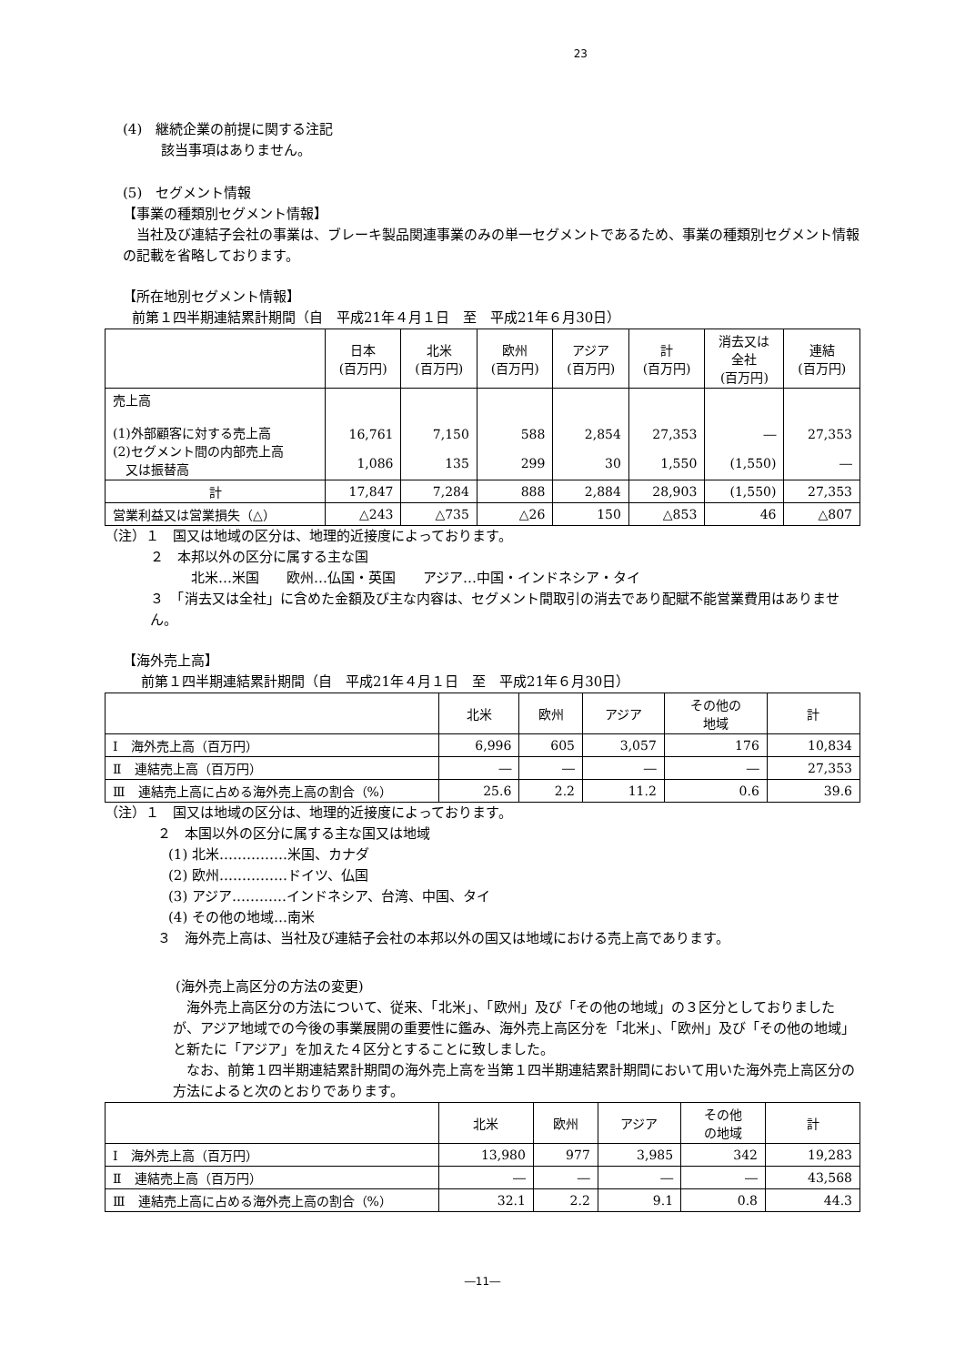23
(4)　継続企業の前提に関する注記
該当事項はありません。
(5)　セグメント情報
【事業の種類別セグメント情報】
　当社及び連結子会社の事業は、ブレーキ製品関連事業のみの単一セグメントであるため、事業の種類別セグメント情報の記載を省略しております。
【所在地別セグメント情報】
前第１四半期連結累計期間（自　平成21年４月１日　至　平成21年６月30日）
| | 日本 (百万円) | 北米 (百万円) | 欧州 (百万円) | アジア (百万円) | 計 (百万円) | 消去又は 全社 (百万円) | 連結 (百万円) |
| --- | --- | --- | --- | --- | --- | --- | --- |
| 売上高 (1)外部顧客に対する売上高 (2)セグメント間の内部売上高 又は振替高 | 16,761 1,086 | 7,150 135 | 588 299 | 2,854 30 | 27,353 1,550 | ― (1,550) | 27,353 ― |
| 計 | 17,847 | 7,284 | 888 | 2,884 | 28,903 | (1,550) | 27,353 |
| 営業利益又は営業損失（△） | △243 | △735 | △26 | 150 | △853 | 46 | △807 |
（注）１　国又は地域の区分は、地理的近接度によっております。
２　本邦以外の区分に属する主な国
北米…米国　　欧州…仏国・英国　　アジア…中国・インドネシア・タイ
３　「消去又は全社」に含めた金額及び主な内容は、セグメント間取引の消去であり配賦不能営業費用はありません。
【海外売上高】
前第１四半期連結累計期間（自　平成21年４月１日　至　平成21年６月30日）
| | 北米 | 欧州 | アジア | その他の 地域 | 計 |
| --- | --- | --- | --- | --- | --- |
| Ⅰ 海外売上高（百万円） | 6,996 | 605 | 3,057 | 176 | 10,834 |
| Ⅱ 連結売上高（百万円） | ― | ― | ― | ― | 27,353 |
| Ⅲ 連結売上高に占める海外売上高の割合（%） | 25.6 | 2.2 | 11.2 | 0.6 | 39.6 |
（注）１　国又は地域の区分は、地理的近接度によっております。
２　本国以外の区分に属する主な国又は地域
(1) 北米……………米国、カナダ
(2) 欧州……………ドイツ、仏国
(3) アジア…………インドネシア、台湾、中国、タイ
(4) その他の地域…南米
３　海外売上高は、当社及び連結子会社の本邦以外の国又は地域における売上高であります。
(海外売上高区分の方法の変更)
　海外売上高区分の方法について、従来、「北米」、「欧州」及び「その他の地域」の３区分としておりましたが、アジア地域での今後の事業展開の重要性に鑑み、海外売上高区分を「北米」、「欧州」及び「その他の地域」と新たに「アジア」を加えた４区分とすることに致しました。
　なお、前第１四半期連結累計期間の海外売上高を当第１四半期連結累計期間において用いた海外売上高区分の方法によると次のとおりであります。
| | 北米 | 欧州 | アジア | その他 の地域 | 計 |
| --- | --- | --- | --- | --- | --- |
| Ⅰ 海外売上高（百万円） | 13,980 | 977 | 3,985 | 342 | 19,283 |
| Ⅱ 連結売上高（百万円） | ― | ― | ― | ― | 43,568 |
| Ⅲ 連結売上高に占める海外売上高の割合（%） | 32.1 | 2.2 | 9.1 | 0.8 | 44.3 |
―11―